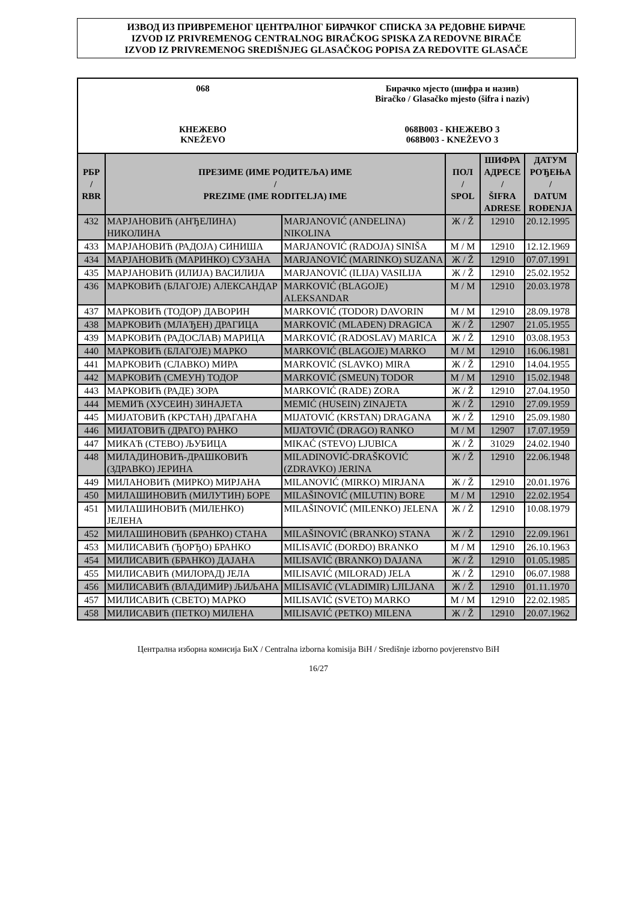ИЗВОД ИЗ ПРИВРЕМЕНОГ ЦЕНТРАЛНОГ БИРАЧКОГ СПИСКА ЗА РЕДОВНЕ БИРАЧЕ
IZVOD IZ PRIVREMENOG CENTRALNOG BIRAČKOG SPISKA ZA REDOVNE BIRAČE
IZVOD IZ PRIVREMENOG SREDIŠNJEG GLASAČKOG POPISA ZA REDOVITE GLASAČE
068
КНЕЖЕВО
KNEŽEVO
Бирачко мјесто (шифра и назив)
Biračko / Glasačko mjesto (šifra i naziv)
068B003 - КНЕЖЕВО 3
068B003 - KNEŽEVO 3
| РБР / RBR | ПРЕЗИМЕ (ИМЕ РОДИТЕЉА) ИМЕ / PREZIME (IME RODITELJA) IME | | ПОЛ / SPOL | ШИФРА АДРЕСЕ / ŠIFRA ADRESE | ДАТУМ РОЂЕЊА / DATUM ROĐENJA |
| --- | --- | --- | --- | --- | --- |
| 432 | МАРЈАНОВИЋ (АНЂЕЛИНА) НИКОЛИНА | MARJANOVIĆ (ANĐELINA) NIKOLINA | Ж / Ž | 12910 | 20.12.1995 |
| 433 | МАРЈАНОВИЋ (РАДОЈА) СИНИША | MARJANOVIĆ (RADOJA) SINIŠA | М / M | 12910 | 12.12.1969 |
| 434 | МАРЈАНОВИЋ (МАРИНКО) СУЗАНА | MARJANOVIĆ (MARINKO) SUZANA | Ж / Ž | 12910 | 07.07.1991 |
| 435 | МАРЈАНОВИЋ (ИЛИЈА) ВАСИЛИЈА | MARJANOVIĆ (ILIJA) VASILIJA | Ж / Ž | 12910 | 25.02.1952 |
| 436 | МАРКОВИЋ (БЛАГОЈЕ) АЛЕКСАНДАР | MARKOVIĆ (BLAGOJE) ALEKSANDAR | М / M | 12910 | 20.03.1978 |
| 437 | МАРКОВИЋ (ТОДОР) ДАВОРИН | MARKOVIĆ (TODOR) DAVORIN | М / M | 12910 | 28.09.1978 |
| 438 | МАРКОВИЋ (МЛАЂЕН) ДРАГИЦА | MARKOVIĆ (MLAĐEN) DRAGICA | Ж / Ž | 12907 | 21.05.1955 |
| 439 | МАРКОВИЋ (РАДОСЛАВ) МАРИЦА | MARKOVIĆ (RADOSLAV) MARICA | Ж / Ž | 12910 | 03.08.1953 |
| 440 | МАРКОВИЋ (БЛАГОЈЕ) МАРКО | MARKOVIĆ (BLAGOJE) MARKO | М / M | 12910 | 16.06.1981 |
| 441 | МАРКОВИЋ (СЛАВКО) МИРА | MARKOVIĆ (SLAVKO) MIRA | Ж / Ž | 12910 | 14.04.1955 |
| 442 | МАРКОВИЋ (СМЕУН) ТОДОР | MARKOVIĆ (SMEUN) TODOR | М / M | 12910 | 15.02.1948 |
| 443 | МАРКОВИЋ (РАДЕ) ЗОРА | MARKOVIĆ (RADE) ZORA | Ж / Ž | 12910 | 27.04.1950 |
| 444 | МЕМИЋ (ХУСЕИН) ЗИНАЈЕТА | MEMIĆ (HUSEIN) ZINAJETA | Ж / Ž | 12910 | 27.09.1959 |
| 445 | МИЈАТОВИЋ (КРСТАН) ДРАГАНА | MIJATOVIĆ (KRSTAN) DRAGANA | Ж / Ž | 12910 | 25.09.1980 |
| 446 | МИЈАТОВИЋ (ДРАГО) РАНКО | MIJATOVIĆ (DRAGO) RANKO | М / M | 12907 | 17.07.1959 |
| 447 | МИКАЋ (СТЕВО) ЉУБИЦА | MIKAĆ (STEVO) LJUBICA | Ж / Ž | 31029 | 24.02.1940 |
| 448 | МИЛАДИНОВИЋ-ДРАШКОВИЋ (ЗДРАВКО) ЈЕРИНА | MILADINOVIĆ-DRAŠKOVIĆ (ZDRAVKO) JERINA | Ж / Ž | 12910 | 22.06.1948 |
| 449 | МИЛАНОВИЋ (МИРКО) МИРЈАНА | MILANOVIĆ (MIRKO) MIRJANA | Ж / Ž | 12910 | 20.01.1976 |
| 450 | МИЛАШИНОВИЋ (МИЛУТИН) БОРЕ | MILAŠINOVIĆ (MILUTIN) BORE | М / M | 12910 | 22.02.1954 |
| 451 | МИЛАШИНОВИЋ (МИЛЕНКО) ЈЕЛЕНА | MILAŠINOVIĆ (MILENKO) JELENA | Ж / Ž | 12910 | 10.08.1979 |
| 452 | МИЛАШИНОВИЋ (БРАНКО) СТАНА | MILAŠINOVIĆ (BRANKO) STANA | Ж / Ž | 12910 | 22.09.1961 |
| 453 | МИЛИСАВИЋ (ЂОРЂО) БРАНКО | MILISAVIĆ (ĐORĐO) BRANKO | М / M | 12910 | 26.10.1963 |
| 454 | МИЛИСАВИЋ (БРАНКО) ДАЈАНА | MILISAVIĆ (BRANKO) DAJANA | Ж / Ž | 12910 | 01.05.1985 |
| 455 | МИЛИСАВИЋ (МИЛОРАД) ЈЕЛА | MILISAVIĆ (MILORAD) JELA | Ж / Ž | 12910 | 06.07.1988 |
| 456 | МИЛИСАВИЋ (ВЛАДИМИР) ЉИЉАНА | MILISAVIĆ (VLADIMIR) LJILJANA | Ж / Ž | 12910 | 01.11.1970 |
| 457 | МИЛИСАВИЋ (СВЕТО) МАРКО | MILISAVIĆ (SVETO) MARKO | М / M | 12910 | 22.02.1985 |
| 458 | МИЛИСАВИЋ (ПЕТКО) МИЛЕНА | MILISAVIĆ (PETKO) MILENA | Ж / Ž | 12910 | 20.07.1962 |
Централна изборна комисија БиХ / Centralna izborna komisija BiH / Središnje izborno povjerenstvo BiH
16/27